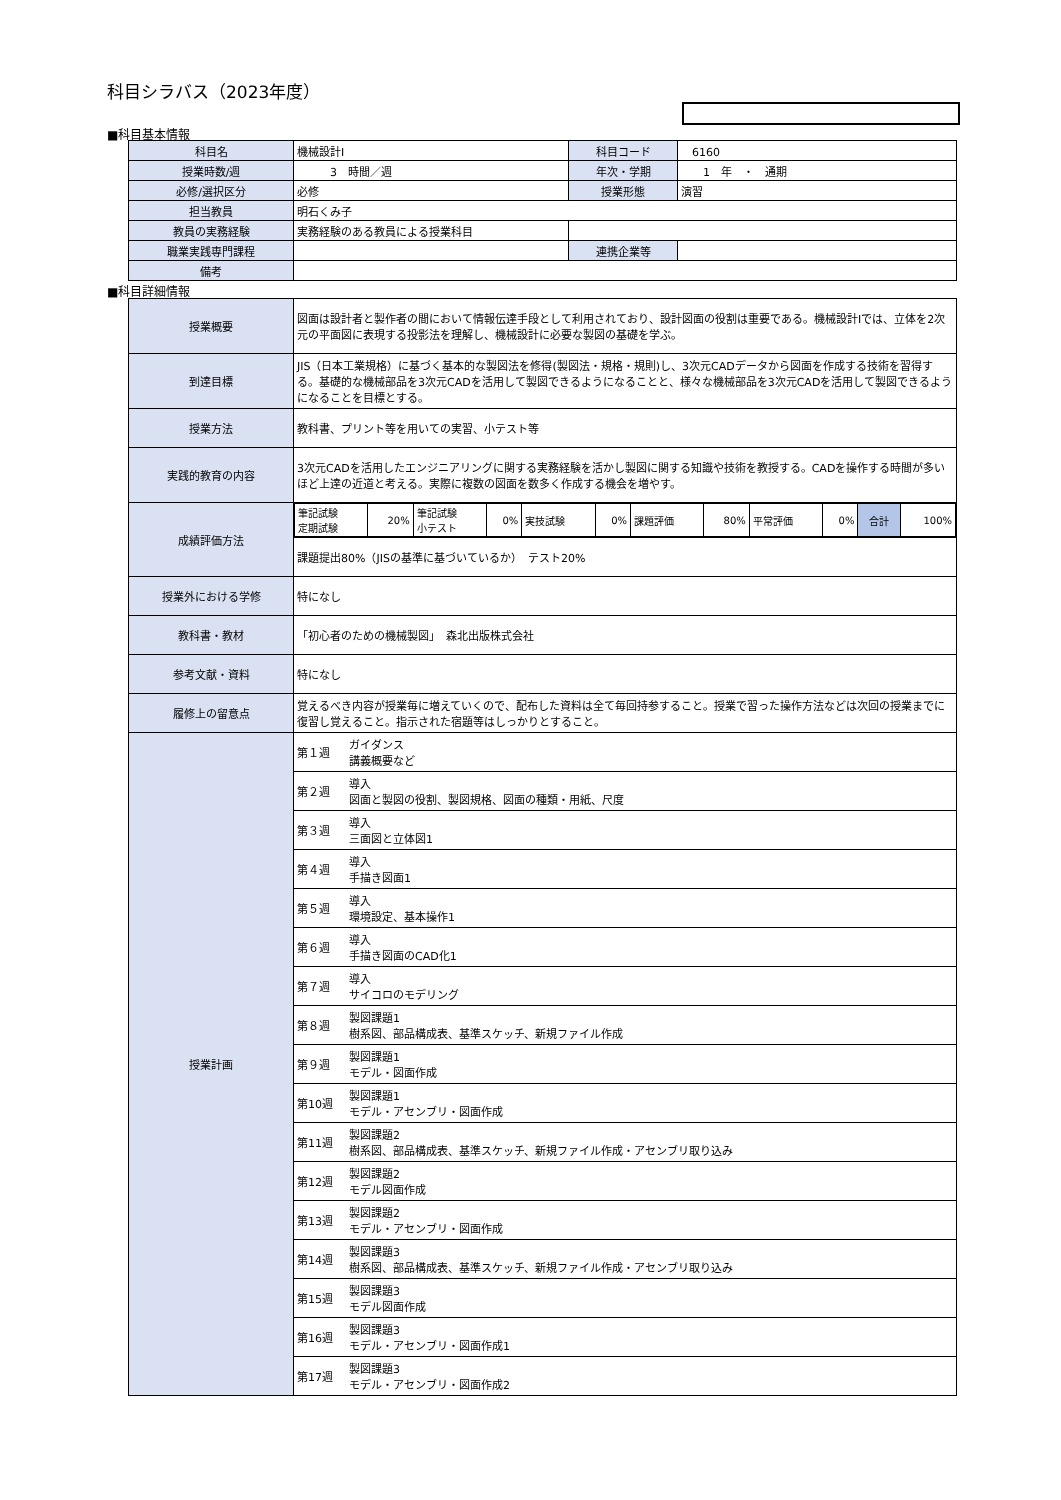科目シラバス（2023年度）
■科目基本情報
| 科目名 | 機械設計Ⅰ | 科目コード | 6160 |
| 授業時数/週 | 3 時間／週 | 年次・学期 | 1 年 ・ 通期 |
| 必修/選択区分 | 必修 | 授業形態 | 演習 |
| 担当教員 | 明石くみ子 | | |
| 教員の実務経験 | 実務経験のある教員による授業科目 | | |
| 職業実践専門課程 | | 連携企業等 | |
| 備考 | | | |
■科目詳細情報
| 授業概要 | 図面は設計者と製作者の間において情報伝達手段として利用されており、設計図面の役割は重要である。機械設計Ⅰでは、立体を2次元の平面図に表現する投影法を理解し、機械設計に必要な製図の基礎を学ぶ。 |
| 到達目標 | JIS（日本工業規格）に基づく基本的な製図法を修得(製図法・規格・規則)し、3次元CADデータから図面を作成する技術を習得する。基礎的な機械部品を3次元CADを活用して製図できるようになることと、様々な機械部品を3次元CADを活用して製図できるようになることを目標とする。 |
| 授業方法 | 教科書、プリント等を用いての実習、小テスト等 |
| 実践的教育の内容 | 3次元CADを活用したエンジニアリングに関する実務経験を活かし製図に関する知識や技術を教授する。CADを操作する時間が多いほど上達の近道と考える。実際に複数の図面を数多く作成する機会を増やす。 |
| 成績評価方法 | / 筆記試験 定期試験 / 20% / 筆記試験 小テスト / 0% / 実技試験 / 0% / 課題評価 / 80% / 平常評価 / 0% / 合計 / 100% / |
| | 課題提出80%（JISの基準に基づいているか） テスト20% |
| 授業外における学修 | 特になし |
| 教科書・教材 | 「初心者のための機械製図」 森北出版株式会社 |
| 参考文献・資料 | 特になし |
| 履修上の留意点 | 覚えるべき内容が授業毎に増えていくので、配布した資料は全て毎回持参すること。授業で習った操作方法などは次回の授業までに復習し覚えること。指示された宿題等はしっかりとすること。 |
| 授業計画 | 第１週 ガイダンス 講義概要など |
| | 第２週 導入 図面と製図の役割、製図規格、図面の種類・用紙、尺度 |
| | 第３週 導入 三面図と立体図1 |
| | 第４週 導入 手描き図面1 |
| | 第５週 導入 環境設定、基本操作1 |
| | 第６週 導入 手描き図面のCAD化1 |
| | 第７週 導入 サイコロのモデリング |
| | 第８週 製図課題1 樹系図、部品構成表、基準スケッチ、新規ファイル作成 |
| | 第９週 製図課題1 モデル・図面作成 |
| | 第10週 製図課題1 モデル・アセンブリ・図面作成 |
| | 第11週 製図課題2 樹系図、部品構成表、基準スケッチ、新規ファイル作成・アセンブリ取り込み |
| | 第12週 製図課題2 モデル図面作成 |
| | 第13週 製図課題2 モデル・アセンブリ・図面作成 |
| | 第14週 製図課題3 樹系図、部品構成表、基準スケッチ、新規ファイル作成・アセンブリ取り込み |
| | 第15週 製図課題3 モデル図面作成 |
| | 第16週 製図課題3 モデル・アセンブリ・図面作成1 |
| | 第17週 製図課題3 モデル・アセンブリ・図面作成2 |